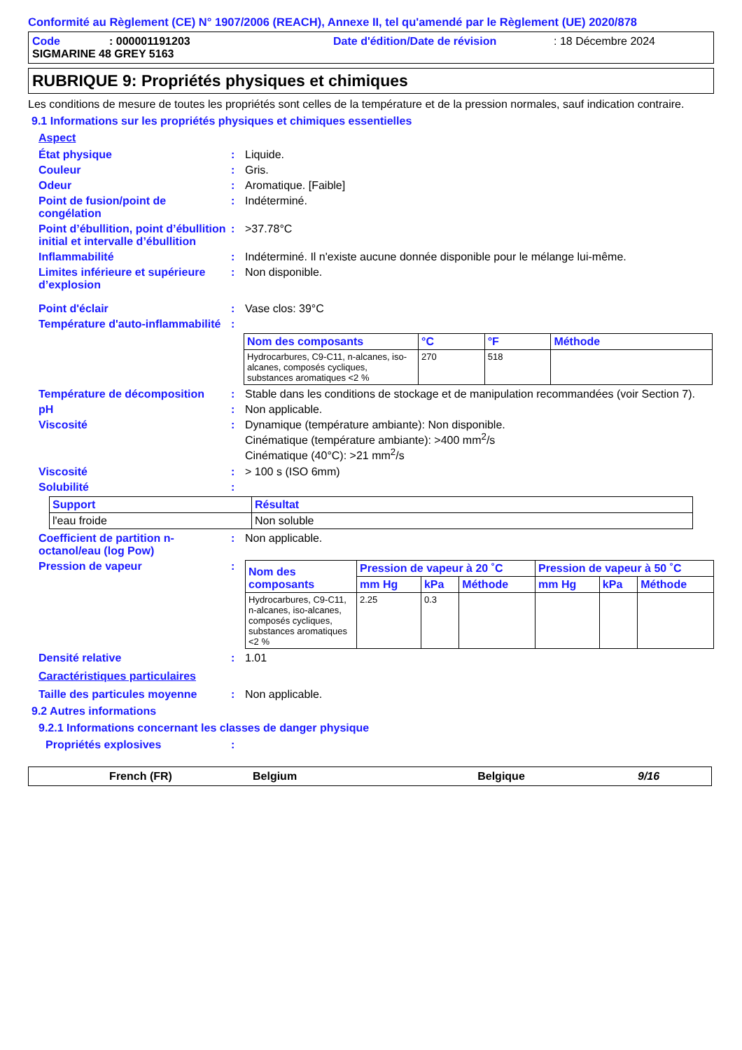Conformité au Règlement (CE) N° 1907/2006 (REACH), Annexe II, tel qu'amendé par le Règlement (UE) 2020/878
Code: 000001191203 Date d'édition/Date de révision: 18 Décembre 2024
SIGMARINE 48 GREY 5163
RUBRIQUE 9: Propriétés physiques et chimiques
Les conditions de mesure de toutes les propriétés sont celles de la température et de la pression normales, sauf indication contraire.
9.1 Informations sur les propriétés physiques et chimiques essentielles
Aspect
État physique: Liquide.
Couleur: Gris.
Odeur: Aromatique. [Faible]
Point de fusion/point de congélation: Indéterminé.
Point d’ébullition, point d’ébullition initial et intervalle d’ébullition: >37.78°C
Inflammabilité: Indéterminé. Il n'existe aucune donnée disponible pour le mélange lui-même.
Limites inférieure et supérieure d’explosion: Non disponible.
Point d'éclair: Vase clos: 39°C
Température d'auto-inflammabilité:
| Nom des composants | °C | °F | Méthode |
| --- | --- | --- | --- |
| Hydrocarbures, C9-C11, n-alcanes, iso-alcanes, composés cycliques, substances aromatiques <2 % | 270 | 518 | |
Température de décomposition: Stable dans les conditions de stockage et de manipulation recommandées (voir Section 7).
pH: Non applicable.
Viscosité: Dynamique (température ambiante): Non disponible.
Cinématique (température ambiante): >400 mm<sup>2</sup>/s
Cinématique (40°C): >21 mm<sup>2</sup>/s
Viscosité: > 100 s (ISO 6mm)
Solubilité:
| Support | Résultat |
| --- | --- |
| l'eau froide | Non soluble |
Coefficient de partition n-octanol/eau (log Pow): Non applicable.
Pression de vapeur:
| Nom des composants | Pression de vapeur à 20 ˚C | | | Pression de vapeur à 50 ˚C | | |
| --- | --- | --- | --- | --- | --- | --- |
| | mm Hg | kPa | Méthode | mm Hg | kPa | Méthode |
| Hydrocarbures, C9-C11, n-alcanes, iso-alcanes, composés cycliques, substances aromatiques <2 % | 2.25 | 0.3 | | | | |
Densité relative: 1.01
Caractéristiques particulaires
Taille des particules moyenne: Non applicable.
9.2 Autres informations
9.2.1 Informations concernant les classes de danger physique
Propriétés explosives:
French (FR) Belgium Belgique 9/16